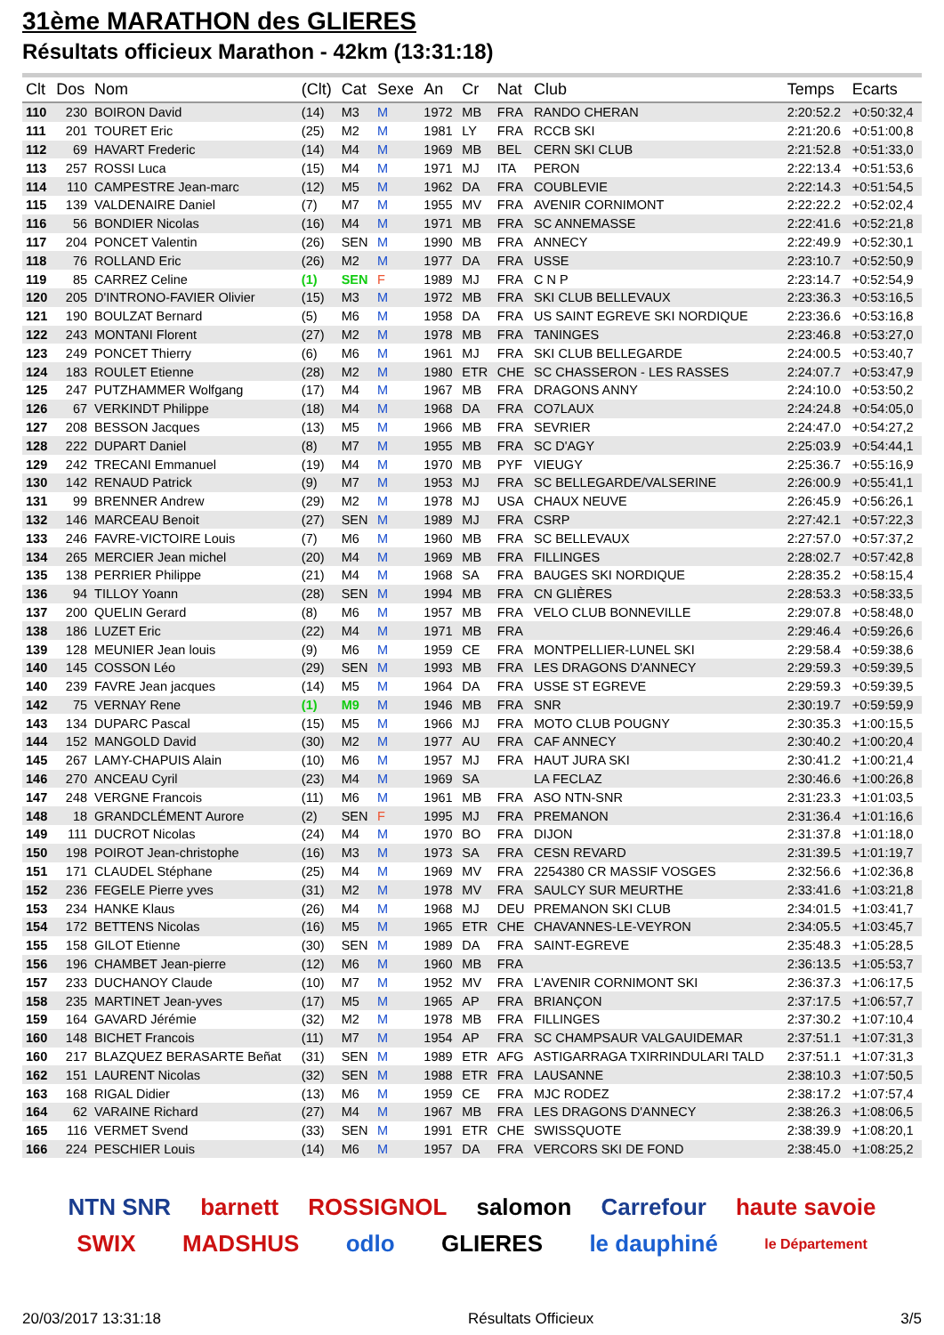31ème MARATHON des GLIERES
Résultats officieux Marathon - 42km (13:31:18)
| Clt | Dos | Nom | (Clt) | Cat | Sexe | An | Cr | Nat | Club | Temps | Ecarts |
| --- | --- | --- | --- | --- | --- | --- | --- | --- | --- | --- | --- |
| 110 | 230 | BOIRON David | (14) | M3 | M | 1972 | MB | FRA | RANDO CHERAN | 2:20:52.2 | +0:50:32,4 |
| 111 | 201 | TOURET Eric | (25) | M2 | M | 1981 | LY | FRA | RCCB SKI | 2:21:20.6 | +0:51:00,8 |
| 112 | 69 | HAVART Frederic | (14) | M4 | M | 1969 | MB | BEL | CERN SKI CLUB | 2:21:52.8 | +0:51:33,0 |
| 113 | 257 | ROSSI Luca | (15) | M4 | M | 1971 | MJ | ITA | PERON | 2:22:13.4 | +0:51:53,6 |
| 114 | 110 | CAMPESTRE Jean-marc | (12) | M5 | M | 1962 | DA | FRA | COUBLEVIE | 2:22:14.3 | +0:51:54,5 |
| 115 | 139 | VALDENAIRE Daniel | (7) | M7 | M | 1955 | MV | FRA | AVENIR CORNIMONT | 2:22:22.2 | +0:52:02,4 |
| 116 | 56 | BONDIER Nicolas | (16) | M4 | M | 1971 | MB | FRA | SC ANNEMASSE | 2:22:41.6 | +0:52:21,8 |
| 117 | 204 | PONCET Valentin | (26) | SEN | M | 1990 | MB | FRA | ANNECY | 2:22:49.9 | +0:52:30,1 |
| 118 | 76 | ROLLAND Eric | (26) | M2 | M | 1977 | DA | FRA | USSE | 2:23:10.7 | +0:52:50,9 |
| 119 | 85 | CARREZ Celine | (1) | SEN | F | 1989 | MJ | FRA | C N P | 2:23:14.7 | +0:52:54,9 |
| 120 | 205 | D'INTRONO-FAVIER Olivier | (15) | M3 | M | 1972 | MB | FRA | SKI CLUB BELLEVAUX | 2:23:36.3 | +0:53:16,5 |
| 121 | 190 | BOULZAT Bernard | (5) | M6 | M | 1958 | DA | FRA | US SAINT EGREVE SKI NORDIQUE | 2:23:36.6 | +0:53:16,8 |
| 122 | 243 | MONTANI Florent | (27) | M2 | M | 1978 | MB | FRA | TANINGES | 2:23:46.8 | +0:53:27,0 |
| 123 | 249 | PONCET Thierry | (6) | M6 | M | 1961 | MJ | FRA | SKI CLUB BELLEGARDE | 2:24:00.5 | +0:53:40,7 |
| 124 | 183 | ROULET Etienne | (28) | M2 | M | 1980 | ETR | CHE | SC CHASSERON - LES RASSES | 2:24:07.7 | +0:53:47,9 |
| 125 | 247 | PUTZHAMMER Wolfgang | (17) | M4 | M | 1967 | MB | FRA | DRAGONS ANNY | 2:24:10.0 | +0:53:50,2 |
| 126 | 67 | VERKINDT Philippe | (18) | M4 | M | 1968 | DA | FRA | CO7LAUX | 2:24:24.8 | +0:54:05,0 |
| 127 | 208 | BESSON Jacques | (13) | M5 | M | 1966 | MB | FRA | SEVRIER | 2:24:47.0 | +0:54:27,2 |
| 128 | 222 | DUPART Daniel | (8) | M7 | M | 1955 | MB | FRA | SC D'AGY | 2:25:03.9 | +0:54:44,1 |
| 129 | 242 | TRECANI Emmanuel | (19) | M4 | M | 1970 | MB | PYF | VIEUGY | 2:25:36.7 | +0:55:16,9 |
| 130 | 142 | RENAUD Patrick | (9) | M7 | M | 1953 | MJ | FRA | SC BELLEGARDE/VALSERINE | 2:26:00.9 | +0:55:41,1 |
| 131 | 99 | BRENNER Andrew | (29) | M2 | M | 1978 | MJ | USA | CHAUX NEUVE | 2:26:45.9 | +0:56:26,1 |
| 132 | 146 | MARCEAU Benoit | (27) | SEN | M | 1989 | MJ | FRA | CSRP | 2:27:42.1 | +0:57:22,3 |
| 133 | 246 | FAVRE-VICTOIRE Louis | (7) | M6 | M | 1960 | MB | FRA | SC BELLEVAUX | 2:27:57.0 | +0:57:37,2 |
| 134 | 265 | MERCIER Jean michel | (20) | M4 | M | 1969 | MB | FRA | FILLINGES | 2:28:02.7 | +0:57:42,8 |
| 135 | 138 | PERRIER Philippe | (21) | M4 | M | 1968 | SA | FRA | BAUGES SKI NORDIQUE | 2:28:35.2 | +0:58:15,4 |
| 136 | 94 | TILLOY Yoann | (28) | SEN | M | 1994 | MB | FRA | CN GLIÈRES | 2:28:53.3 | +0:58:33,5 |
| 137 | 200 | QUELIN Gerard | (8) | M6 | M | 1957 | MB | FRA | VELO CLUB BONNEVILLE | 2:29:07.8 | +0:58:48,0 |
| 138 | 186 | LUZET Eric | (22) | M4 | M | 1971 | MB | FRA | | 2:29:46.4 | +0:59:26,6 |
| 139 | 128 | MEUNIER Jean louis | (9) | M6 | M | 1959 | CE | FRA | MONTPELLIER-LUNEL SKI | 2:29:58.4 | +0:59:38,6 |
| 140 | 145 | COSSON Léo | (29) | SEN | M | 1993 | MB | FRA | LES DRAGONS D'ANNECY | 2:29:59.3 | +0:59:39,5 |
| 140 | 239 | FAVRE Jean jacques | (14) | M5 | M | 1964 | DA | FRA | USSE ST EGREVE | 2:29:59.3 | +0:59:39,5 |
| 142 | 75 | VERNAY Rene | (1) | M9 | M | 1946 | MB | FRA | SNR | 2:30:19.7 | +0:59:59,9 |
| 143 | 134 | DUPARC Pascal | (15) | M5 | M | 1966 | MJ | FRA | MOTO CLUB POUGNY | 2:30:35.3 | +1:00:15,5 |
| 144 | 152 | MANGOLD David | (30) | M2 | M | 1977 | AU | FRA | CAF ANNECY | 2:30:40.2 | +1:00:20,4 |
| 145 | 267 | LAMY-CHAPUIS Alain | (10) | M6 | M | 1957 | MJ | FRA | HAUT JURA SKI | 2:30:41.2 | +1:00:21,4 |
| 146 | 270 | ANCEAU Cyril | (23) | M4 | M | 1969 | SA | | LA FECLAZ | 2:30:46.6 | +1:00:26,8 |
| 147 | 248 | VERGNE Francois | (11) | M6 | M | 1961 | MB | FRA | ASO NTN-SNR | 2:31:23.3 | +1:01:03,5 |
| 148 | 18 | GRANDCLÉMENT Aurore | (2) | SEN | F | 1995 | MJ | FRA | PREMANON | 2:31:36.4 | +1:01:16,6 |
| 149 | 111 | DUCROT Nicolas | (24) | M4 | M | 1970 | BO | FRA | DIJON | 2:31:37.8 | +1:01:18,0 |
| 150 | 198 | POIROT Jean-christophe | (16) | M3 | M | 1973 | SA | FRA | CESN REVARD | 2:31:39.5 | +1:01:19,7 |
| 151 | 171 | CLAUDEL Stéphane | (25) | M4 | M | 1969 | MV | FRA | 2254380 CR MASSIF VOSGES | 2:32:56.6 | +1:02:36,8 |
| 152 | 236 | FEGELE Pierre yves | (31) | M2 | M | 1978 | MV | FRA | SAULCY SUR MEURTHE | 2:33:41.6 | +1:03:21,8 |
| 153 | 234 | HANKE Klaus | (26) | M4 | M | 1968 | MJ | DEU | PREMANON SKI CLUB | 2:34:01.5 | +1:03:41,7 |
| 154 | 172 | BETTENS Nicolas | (16) | M5 | M | 1965 | ETR | CHE | CHAVANNES-LE-VEYRON | 2:34:05.5 | +1:03:45,7 |
| 155 | 158 | GILOT Etienne | (30) | SEN | M | 1989 | DA | FRA | SAINT-EGREVE | 2:35:48.3 | +1:05:28,5 |
| 156 | 196 | CHAMBET Jean-pierre | (12) | M6 | M | 1960 | MB | FRA | | 2:36:13.5 | +1:05:53,7 |
| 157 | 233 | DUCHANOY Claude | (10) | M7 | M | 1952 | MV | FRA | L'AVENIR CORNIMONT SKI | 2:36:37.3 | +1:06:17,5 |
| 158 | 235 | MARTINET Jean-yves | (17) | M5 | M | 1965 | AP | FRA | BRIANÇON | 2:37:17.5 | +1:06:57,7 |
| 159 | 164 | GAVARD Jérémie | (32) | M2 | M | 1978 | MB | FRA | FILLINGES | 2:37:30.2 | +1:07:10,4 |
| 160 | 148 | BICHET Francois | (11) | M7 | M | 1954 | AP | FRA | SC CHAMPSAUR VALGAUIDEMAR | 2:37:51.1 | +1:07:31,3 |
| 160 | 217 | BLAZQUEZ BERASARTE Beñat | (31) | SEN | M | 1989 | ETR | AFG | ASTIGARRAGA TXIRRINDULARI TALD | 2:37:51.1 | +1:07:31,3 |
| 162 | 151 | LAURENT Nicolas | (32) | SEN | M | 1988 | ETR | FRA | LAUSANNE | 2:38:10.3 | +1:07:50,5 |
| 163 | 168 | RIGAL Didier | (13) | M6 | M | 1959 | CE | FRA | MJC RODEZ | 2:38:17.2 | +1:07:57,4 |
| 164 | 62 | VARAINE Richard | (27) | M4 | M | 1967 | MB | FRA | LES DRAGONS D'ANNECY | 2:38:26.3 | +1:08:06,5 |
| 165 | 116 | VERMET Svend | (33) | SEN | M | 1991 | ETR | CHE | SWISSQUOTE | 2:38:39.9 | +1:08:20,1 |
| 166 | 224 | PESCHIER Louis | (14) | M6 | M | 1957 | DA | FRA | VERCORS SKI DE FOND | 2:38:45.0 | +1:08:25,2 |
NTN SNR barnett ROSSIGNOL salomon Carrefour haute savoie
SWIX MADSHUS odlo GLIERES le dauphiné le Département
20/03/2017 13:31:18 Résultats Officieux 3/5